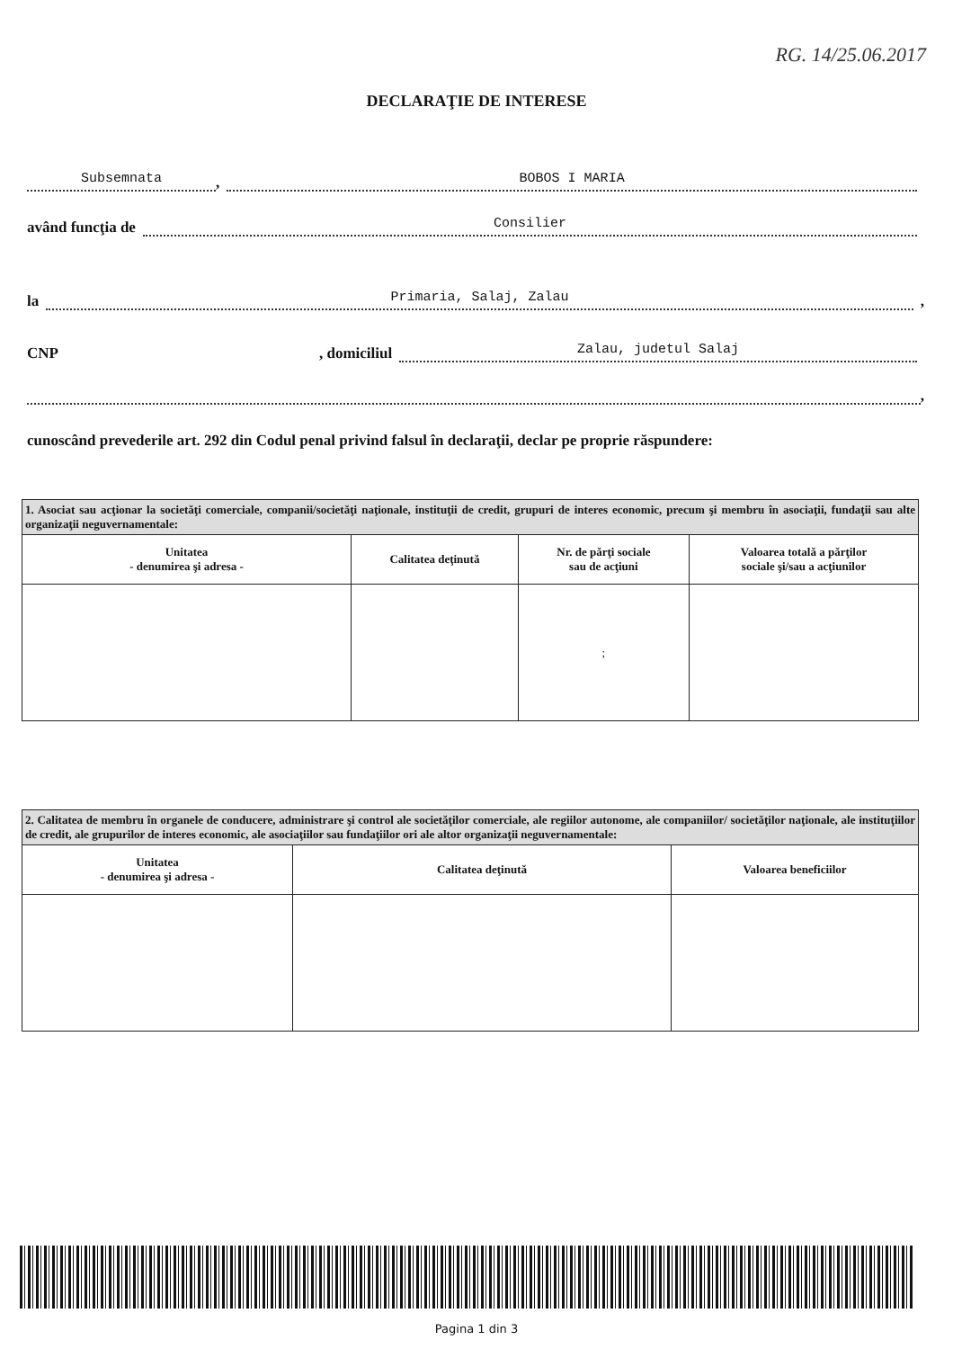RG. 14/25.06.2017
DECLARAŢIE DE INTERESE
Subsemnata, BOBOS I MARIA
având funcţia de Consilier
la Primaria, Salaj, Zalau,
CNP , domiciliul Zalau, judetul Salaj
,
cunoscând prevederile art. 292 din Codul penal privind falsul în declaraţii, declar pe proprie răspundere:
| 1. Asociat sau acţionar la societăţi comerciale, companii/societăţi naţionale, instituţii de credit, grupuri de interes economic, precum şi membru în asociaţii, fundaţii sau alte organizaţii neguvernamentale: | | | |
| Unitatea - denumirea şi adresa - | Calitatea deţinută | Nr. de părţi sociale sau de acţiuni | Valoarea totală a părţilor sociale şi/sau a acţiunilor |
| | | ; | |
| 2. Calitatea de membru în organele de conducere, administrare şi control ale societăţilor comerciale, ale regiilor autonome, ale companiilor/ societăţilor naţionale, ale instituţiilor de credit, ale grupurilor de interes economic, ale asociaţiilor sau fundaţiilor ori ale altor organizaţii neguvernamentale: | | |
| Unitatea - denumirea şi adresa - | Calitatea deţinută | Valoarea beneficiilor |
Pagina 1 din 3